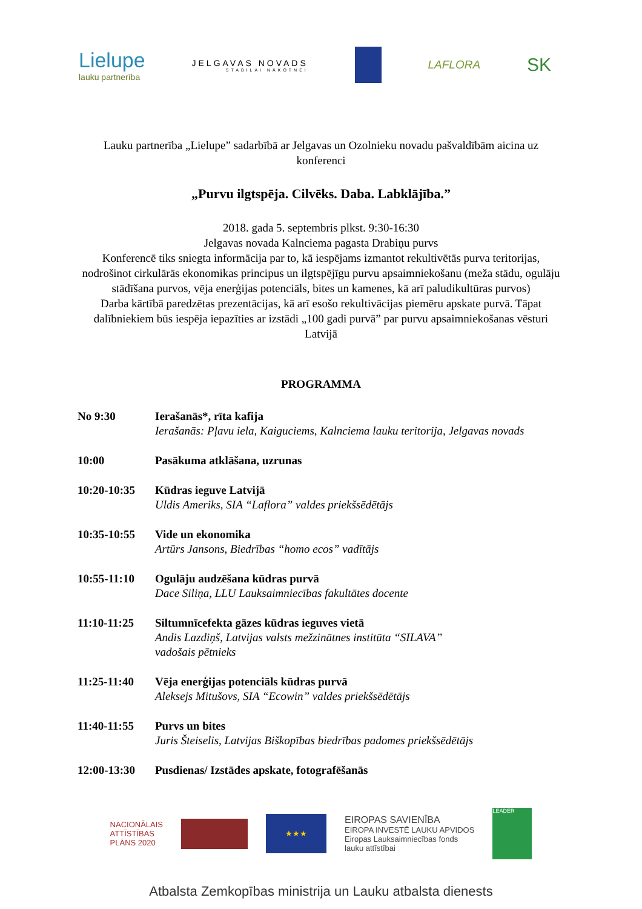Lielupe
lauku partnerība
JELGAVAS NOVADS
STABILAI NĀKOTNEI
LAFLORA
SK
Lauku partnerība „Lielupe” sadarbībā ar Jelgavas un Ozolnieku novadu pašvaldībām aicina uz konferenci
„Purvu ilgtspēja. Cilvēks. Daba. Labklājība.”
2018. gada 5. septembris plkst. 9:30-16:30
Jelgavas novada Kalnciema pagasta Drabiņu purvs
Konferencē tiks sniegta informācija par to, kā iespējams izmantot rekultivētās purva teritorijas, nodrošinot cirkulārās ekonomikas principus un ilgtspējīgu purvu apsaimniekošanu (meža stādu, ogulāju stādīšana purvos, vēja enerģijas potenciāls, bites un kamenes, kā arī paludikultūras purvos)
Darba kārtībā paredzētas prezentācijas, kā arī esošo rekultivācijas piemēru apskate purvā. Tāpat dalībniekiem būs iespēja iepazīties ar izstādi „100 gadi purvā” par purvu apsaimniekošanas vēsturi Latvijā
PROGRAMMA
No 9:30 Ierašanās*, rīta kafija
Ierašanās: Pļavu iela, Kaiguciems, Kalnciema lauku teritorija, Jelgavas novads
10:00 Pasākuma atklāšana, uzrunas
10:20-10:35 Kūdras ieguve Latvijā
Uldis Ameriks, SIA “Laflora” valdes priekšsēdētājs
10:35-10:55 Vide un ekonomika
Artūrs Jansons, Biedrības “homo ecos” vadītājs
10:55-11:10 Ogulāju audzēšana kūdras purvā
Dace Siliņa, LLU Lauksaimniecības fakultātes docente
11:10-11:25 Siltumnīcefekta gāzes kūdras ieguves vietā
Andis Lazdiņš, Latvijas valsts mežzinātnes institūta “SILAVA”
vadošais pētnieks
11:25-11:40 Vēja enerģijas potenciāls kūdras purvā
Aleksejs Mitušovs, SIA “Ecowin” valdes priekšsēdētājs
11:40-11:55 Purvs un bites
Juris Šteiselis, Latvijas Biškopības biedrības padomes priekšsēdētājs
12:00-13:30 Pusdienas/ Izstādes apskate, fotografēšanās
NACIONĀLAIS
ATTĪSTĪBAS
PLĀNS 2020
★★★
EIROPAS SAVIENĪBA
EIROPA INVESTĒ LAUKU APVIDOS
Eiropas Lauksaimniecības fonds
lauku attīstībai
LEADER
Atbalsta Zemkopības ministrija un Lauku atbalsta dienests